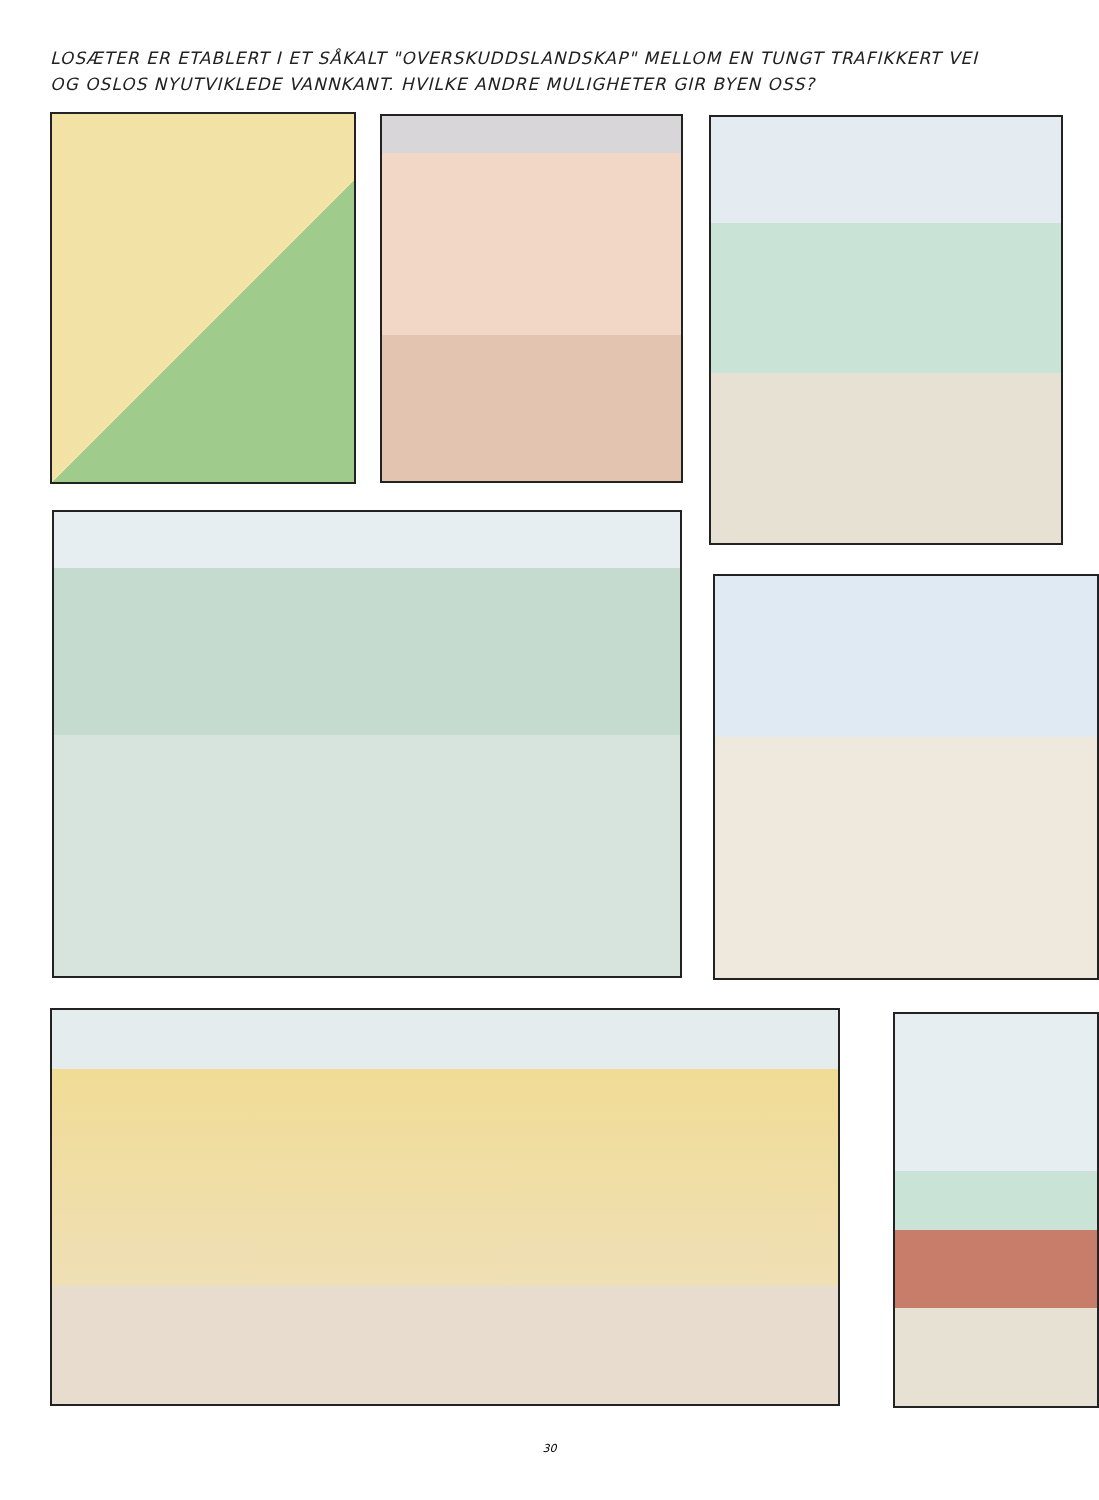LOSÆTER ER ETABLERT I ET SÅKALT "OVERSKUDDSLANDSKAP" MELLOM EN TUNGT TRAFIKKERT VEI OG OSLOS NYUTVIKLEDE VANNKANT. HVILKE ANDRE MULIGHETER GIR BYEN OSS?
30